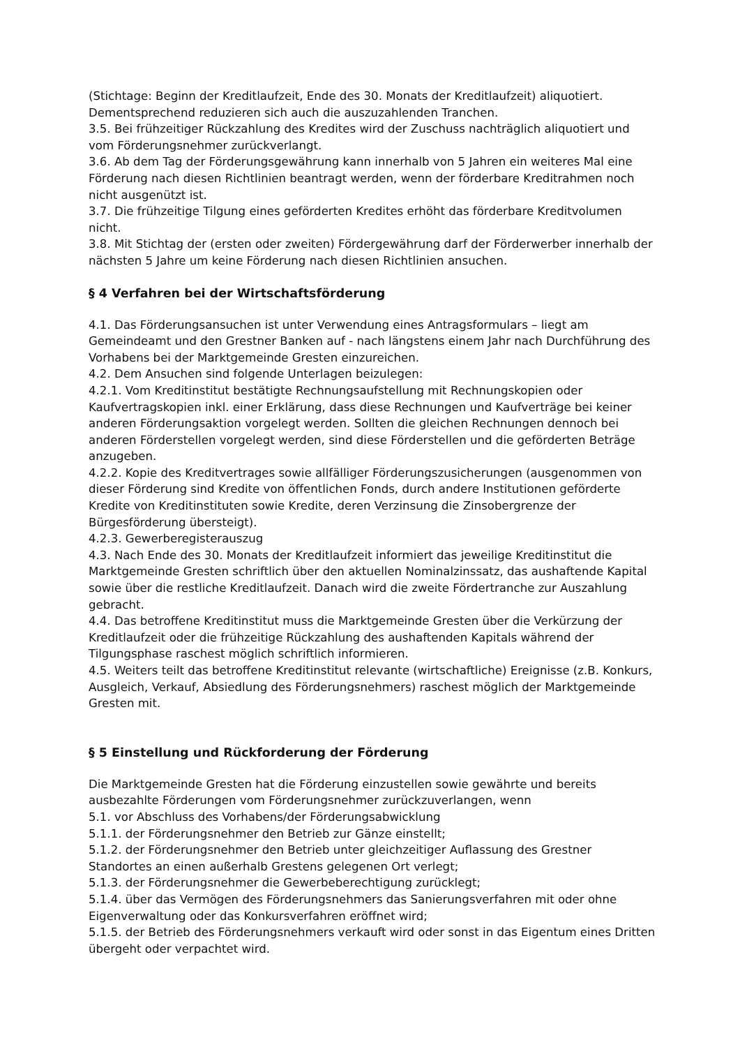(Stichtage: Beginn der Kreditlaufzeit, Ende des 30. Monats der Kreditlaufzeit) aliquotiert. Dementsprechend reduzieren sich auch die auszuzahlenden Tranchen.
3.5. Bei frühzeitiger Rückzahlung des Kredites wird der Zuschuss nachträglich aliquotiert und vom Förderungsnehmer zurückverlangt.
3.6. Ab dem Tag der Förderungsgewährung kann innerhalb von 5 Jahren ein weiteres Mal eine Förderung nach diesen Richtlinien beantragt werden, wenn der förderbare Kreditrahmen noch nicht ausgenützt ist.
3.7. Die frühzeitige Tilgung eines geförderten Kredites erhöht das förderbare Kreditvolumen nicht.
3.8. Mit Stichtag der (ersten oder zweiten) Fördergewährung darf der Förderwerber innerhalb der nächsten 5 Jahre um keine Förderung nach diesen Richtlinien ansuchen.
§ 4 Verfahren bei der Wirtschaftsförderung
4.1. Das Förderungsansuchen ist unter Verwendung eines Antragsformulars – liegt am Gemeindeamt und den Grestner Banken auf - nach längstens einem Jahr nach Durchführung des Vorhabens bei der Marktgemeinde Gresten einzureichen.
4.2. Dem Ansuchen sind folgende Unterlagen beizulegen:
4.2.1. Vom Kreditinstitut bestätigte Rechnungsaufstellung mit Rechnungskopien oder Kaufvertragskopien inkl. einer Erklärung, dass diese Rechnungen und Kaufverträge bei keiner anderen Förderungsaktion vorgelegt werden. Sollten die gleichen Rechnungen dennoch bei anderen Förderstellen vorgelegt werden, sind diese Förderstellen und die geförderten Beträge anzugeben.
4.2.2. Kopie des Kreditvertrages sowie allfälliger Förderungszusicherungen (ausgenommen von dieser Förderung sind Kredite von öffentlichen Fonds, durch andere Institutionen geförderte Kredite von Kreditinstituten sowie Kredite, deren Verzinsung die Zinsobergrenze der Bürgesförderung übersteigt).
4.2.3. Gewerberegisterauszug
4.3. Nach Ende des 30. Monats der Kreditlaufzeit informiert das jeweilige Kreditinstitut die Marktgemeinde Gresten schriftlich über den aktuellen Nominalzinssatz, das aushaftende Kapital sowie über die restliche Kreditlaufzeit. Danach wird die zweite Fördertranche zur Auszahlung gebracht.
4.4. Das betroffene Kreditinstitut muss die Marktgemeinde Gresten über die Verkürzung der Kreditlaufzeit oder die frühzeitige Rückzahlung des aushaftenden Kapitals während der Tilgungsphase raschest möglich schriftlich informieren.
4.5. Weiters teilt das betroffene Kreditinstitut relevante (wirtschaftliche) Ereignisse (z.B. Konkurs, Ausgleich, Verkauf, Absiedlung des Förderungsnehmers) raschest möglich der Marktgemeinde Gresten mit.
§ 5 Einstellung und Rückforderung der Förderung
Die Marktgemeinde Gresten hat die Förderung einzustellen sowie gewährte und bereits ausbezahlte Förderungen vom Förderungsnehmer zurückzuverlangen, wenn
5.1. vor Abschluss des Vorhabens/der Förderungsabwicklung
5.1.1. der Förderungsnehmer den Betrieb zur Gänze einstellt;
5.1.2. der Förderungsnehmer den Betrieb unter gleichzeitiger Auflassung des Grestner Standortes an einen außerhalb Grestens gelegenen Ort verlegt;
5.1.3. der Förderungsnehmer die Gewerbeberechtigung zurücklegt;
5.1.4. über das Vermögen des Förderungsnehmers das Sanierungsverfahren mit oder ohne Eigenverwaltung oder das Konkursverfahren eröffnet wird;
5.1.5. der Betrieb des Förderungsnehmers verkauft wird oder sonst in das Eigentum eines Dritten übergeht oder verpachtet wird.